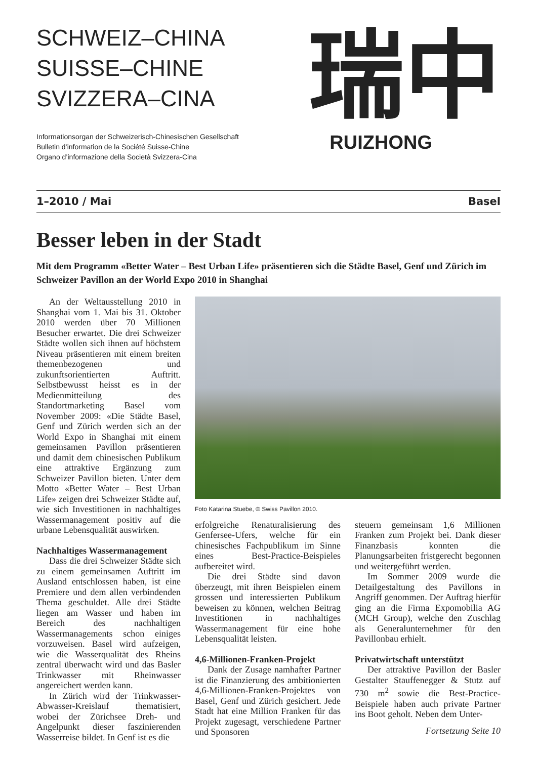SCHWEIZ–CHINA
SUISSE–CHINE
SVIZZERA–CINA
Informationsorgan der Schweizerisch-Chinesischen Gesellschaft
Bulletin d’information de la Société Suisse-Chine
Organo d’informazione della Società Svizzera-Cina
瑞中
RUIZHONG
1–2010 / Mai Basel
Besser leben in der Stadt
Mit dem Programm «Better Water – Best Urban Life» präsentieren sich die Städte Basel, Genf und Zürich im Schweizer Pavillon an der World Expo 2010 in Shanghai
An der Weltausstellung 2010 in Shanghai vom 1. Mai bis 31. Oktober 2010 werden über 70 Millionen Besucher erwartet. Die drei Schweizer Städte wollen sich ihnen auf höchstem Niveau präsentieren mit einem breiten themenbezogenen und zukunftsorientierten Auftritt. Selbstbewusst heisst es in der Medienmitteilung des Standortmarketing Basel vom November 2009: «Die Städte Basel, Genf und Zürich werden sich an der World Expo in Shanghai mit einem gemeinsamen Pavillon präsentieren und damit dem chinesischen Publikum eine attraktive Ergänzung zum Schweizer Pavillon bieten. Unter dem Motto «Better Water – Best Urban Life» zeigen drei Schweizer Städte auf, wie sich Investitionen in nachhaltiges Wassermanagement positiv auf die urbane Lebensqualität auswirken.
Nachhaltiges Wassermanagement
Dass die drei Schweizer Städte sich zu einem gemeinsamen Auftritt im Ausland entschlossen haben, ist eine Premiere und dem allen verbindenden Thema geschuldet. Alle drei Städte liegen am Wasser und haben im Bereich des nachhaltigen Wassermanagements schon einiges vorzuweisen. Basel wird aufzeigen, wie die Wasserqualität des Rheins zentral überwacht wird und das Basler Trinkwasser mit Rheinwasser angereichert werden kann.
In Zürich wird der Trinkwasser-Abwasser-Kreislauf thematisiert, wobei der Zürichsee Dreh- und Angelpunkt dieser faszinierenden Wasserreise bildet. In Genf ist es die
Foto Katarina Stuebe, © Swiss Pavillon 2010.
erfolgreiche Renaturalisierung des Genfersee-Ufers, welche für ein chinesisches Fachpublikum im Sinne eines Best-Practice-Beispieles aufbereitet wird.
Die drei Städte sind davon überzeugt, mit ihren Beispielen einem grossen und interessierten Publikum beweisen zu können, welchen Beitrag Investitionen in nachhaltiges Wassermanagement für eine hohe Lebensqualität leisten.
4,6-Millionen-Franken-Projekt
Dank der Zusage namhafter Partner ist die Finanzierung des ambitionierten 4,6-Millionen-Franken-Projektes von Basel, Genf und Zürich gesichert. Jede Stadt hat eine Million Franken für das Projekt zugesagt, verschiedene Partner und Sponsoren
steuern gemeinsam 1,6 Millionen Franken zum Projekt bei. Dank dieser Finanzbasis konnten die Planungsarbeiten fristgerecht begonnen und weitergeführt werden.
Im Sommer 2009 wurde die Detailgestaltung des Pavillons in Angriff genommen. Der Auftrag hierfür ging an die Firma Expomobilia AG (MCH Group), welche den Zuschlag als Generalunternehmer für den Pavillonbau erhielt.
Privatwirtschaft unterstützt
Der attraktive Pavillon der Basler Gestalter Stauffenegger & Stutz auf 730 m<sup>2</sup> sowie die Best-Practice-Beispiele haben auch private Partner ins Boot geholt. Neben dem Unter-
Fortsetzung Seite 10